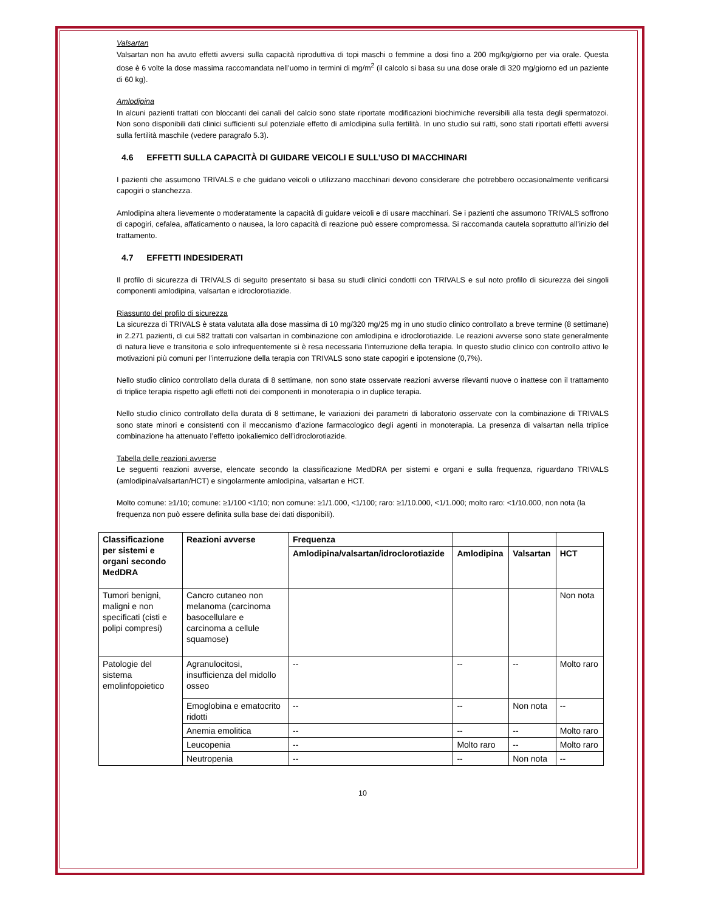Valsartan
Valsartan non ha avuto effetti avversi sulla capacità riproduttiva di topi maschi o femmine a dosi fino a 200 mg/kg/giorno per via orale. Questa dose è 6 volte la dose massima raccomandata nell’uomo in termini di mg/m<sup>2</sup> (il calcolo si basa su una dose orale di 320 mg/giorno ed un paziente di 60 kg).
Amlodipina
In alcuni pazienti trattati con bloccanti dei canali del calcio sono state riportate modificazioni biochimiche reversibili alla testa degli spermatozoi. Non sono disponibili dati clinici sufficienti sul potenziale effetto di amlodipina sulla fertilità. In uno studio sui ratti, sono stati riportati effetti avversi sulla fertilità maschile (vedere paragrafo 5.3).
4.6 EFFETTI SULLA CAPACITÀ DI GUIDARE VEICOLI E SULL’USO DI MACCHINARI
I pazienti che assumono TRIVALS e che guidano veicoli o utilizzano macchinari devono considerare che potrebbero occasionalmente verificarsi capogiri o stanchezza.
Amlodipina altera lievemente o moderatamente la capacità di guidare veicoli e di usare macchinari. Se i pazienti che assumono TRIVALS soffrono di capogiri, cefalea, affaticamento o nausea, la loro capacità di reazione può essere compromessa. Si raccomanda cautela soprattutto all’inizio del trattamento.
4.7 EFFETTI INDESIDERATI
Il profilo di sicurezza di TRIVALS di seguito presentato si basa su studi clinici condotti con TRIVALS e sul noto profilo di sicurezza dei singoli componenti amlodipina, valsartan e idroclorotiazide.
Riassunto del profilo di sicurezza
La sicurezza di TRIVALS è stata valutata alla dose massima di 10 mg/320 mg/25 mg in uno studio clinico controllato a breve termine (8 settimane) in 2.271 pazienti, di cui 582 trattati con valsartan in combinazione con amlodipina e idroclorotiazide. Le reazioni avverse sono state generalmente di natura lieve e transitoria e solo infrequentemente si è resa necessaria l’interruzione della terapia. In questo studio clinico con controllo attivo le motivazioni più comuni per l’interruzione della terapia con TRIVALS sono state capogiri e ipotensione (0,7%).
Nello studio clinico controllato della durata di 8 settimane, non sono state osservate reazioni avverse rilevanti nuove o inattese con il trattamento di triplice terapia rispetto agli effetti noti dei componenti in monoterapia o in duplice terapia.
Nello studio clinico controllato della durata di 8 settimane, le variazioni dei parametri di laboratorio osservate con la combinazione di TRIVALS sono state minori e consistenti con il meccanismo d’azione farmacologico degli agenti in monoterapia. La presenza di valsartan nella triplice combinazione ha attenuato l’effetto ipokaliemico dell’idroclorotiazide.
Tabella delle reazioni avverse
Le seguenti reazioni avverse, elencate secondo la classificazione MedDRA per sistemi e organi e sulla frequenza, riguardano TRIVALS (amlodipina/valsartan/HCT) e singolarmente amlodipina, valsartan e HCT.
Molto comune: ≥1/10; comune: ≥1/100 <1/10; non comune: ≥1/1.000, <1/100; raro: ≥1/10.000, <1/1.000; molto raro: <1/10.000, non nota (la frequenza non può essere definita sulla base dei dati disponibili).
| Classificazione per sistemi e organi secondo MedDRA | Reazioni avverse | Frequenza | | | |
| --- | --- | --- | --- | --- | --- |
| | | Amlodipina/valsartan/idroclorotiazide | Amlodipina | Valsartan | HCT |
| Tumori benigni, maligni e non specificati (cisti e polipi compresi) | Cancro cutaneo non melanoma (carcinoma basocellulare e carcinoma a cellule squamose) | | | | Non nota |
| Patologie del sistema emolinfopoietico | Agranulocitosi, insufficienza del midollo osseo | -- | -- | -- | Molto raro |
| | Emoglobina e ematocrito ridotti | -- | -- | Non nota | -- |
| | Anemia emolitica | -- | -- | -- | Molto raro |
| | Leucopenia | -- | Molto raro | -- | Molto raro |
| | Neutropenia | -- | -- | Non nota | -- |
10